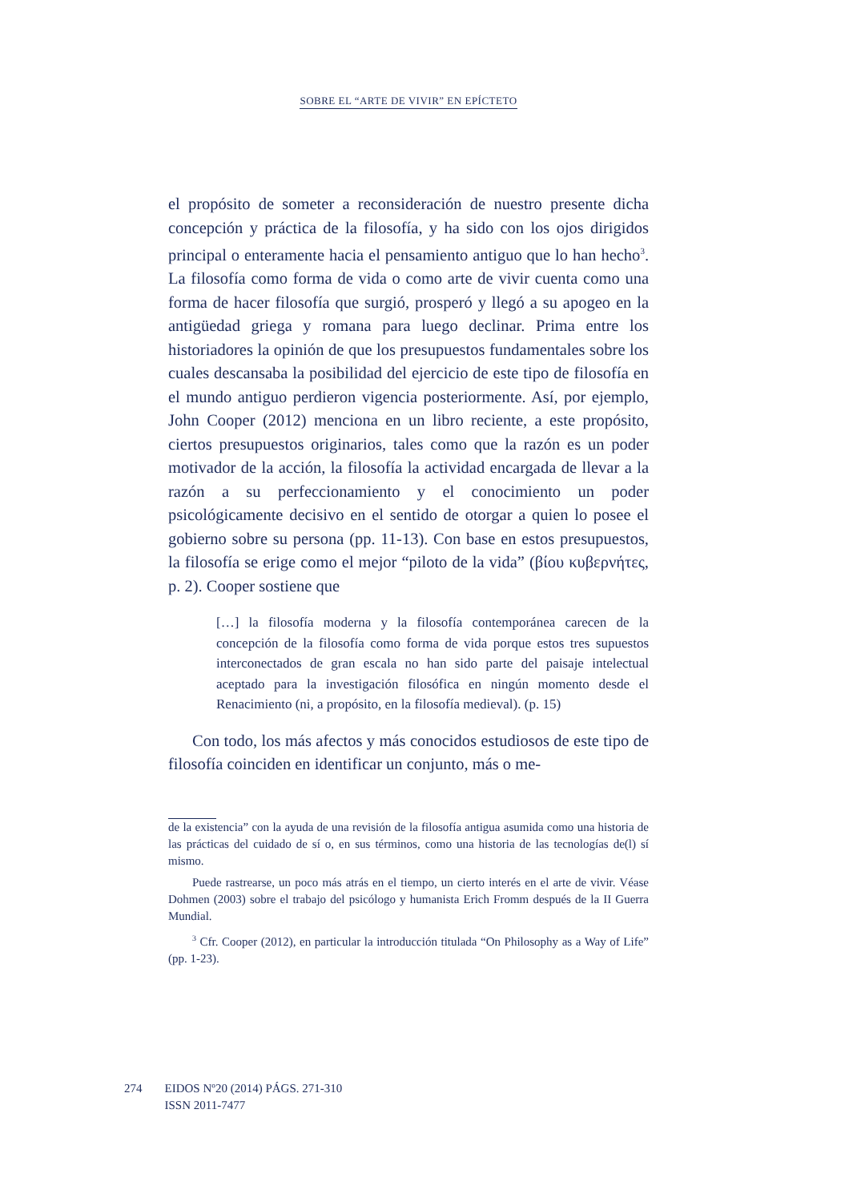SOBRE EL “ARTE DE VIVIR” EN EPÍCTETO
el propósito de someter a reconsideración de nuestro presente dicha concepción y práctica de la filosofía, y ha sido con los ojos dirigidos principal o enteramente hacia el pensamiento antiguo que lo han hecho<sup>3</sup>. La filosofía como forma de vida o como arte de vivir cuenta como una forma de hacer filosofía que surgió, prosperó y llegó a su apogeo en la antigüedad griega y romana para luego declinar. Prima entre los historiadores la opinión de que los presupuestos fundamentales sobre los cuales descansaba la posibilidad del ejercicio de este tipo de filosofía en el mundo antiguo perdieron vigencia posteriormente. Así, por ejemplo, John Cooper (2012) menciona en un libro reciente, a este propósito, ciertos presupuestos originarios, tales como que la razón es un poder motivador de la acción, la filosofía la actividad encargada de llevar a la razón a su perfeccionamiento y el conocimiento un poder psicológicamente decisivo en el sentido de otorgar a quien lo posee el gobierno sobre su persona (pp. 11-13). Con base en estos presupuestos, la filosofía se erige como el mejor “piloto de la vida” (βίου κυβερνήτες, p. 2). Cooper sostiene que
[…] la filosofía moderna y la filosofía contemporánea carecen de la concepción de la filosofía como forma de vida porque estos tres supuestos interconectados de gran escala no han sido parte del paisaje intelectual aceptado para la investigación filosófica en ningún momento desde el Renacimiento (ni, a propósito, en la filosofía medieval). (p. 15)
Con todo, los más afectos y más conocidos estudiosos de este tipo de filosofía coinciden en identificar un conjunto, más o me-
de la existencia” con la ayuda de una revisión de la filosofía antigua asumida como una historia de las prácticas del cuidado de sí o, en sus términos, como una historia de las tecnologías de(l) sí mismo.
Puede rastrearse, un poco más atrás en el tiempo, un cierto interés en el arte de vivir. Véase Dohmen (2003) sobre el trabajo del psicólogo y humanista Erich Fromm después de la II Guerra Mundial.
<sup>3</sup> Cfr. Cooper (2012), en particular la introducción titulada “On Philosophy as a Way of Life” (pp. 1-23).
274 EIDOS Nº20 (2014) PÁGS. 271-310
ISSN 2011-7477